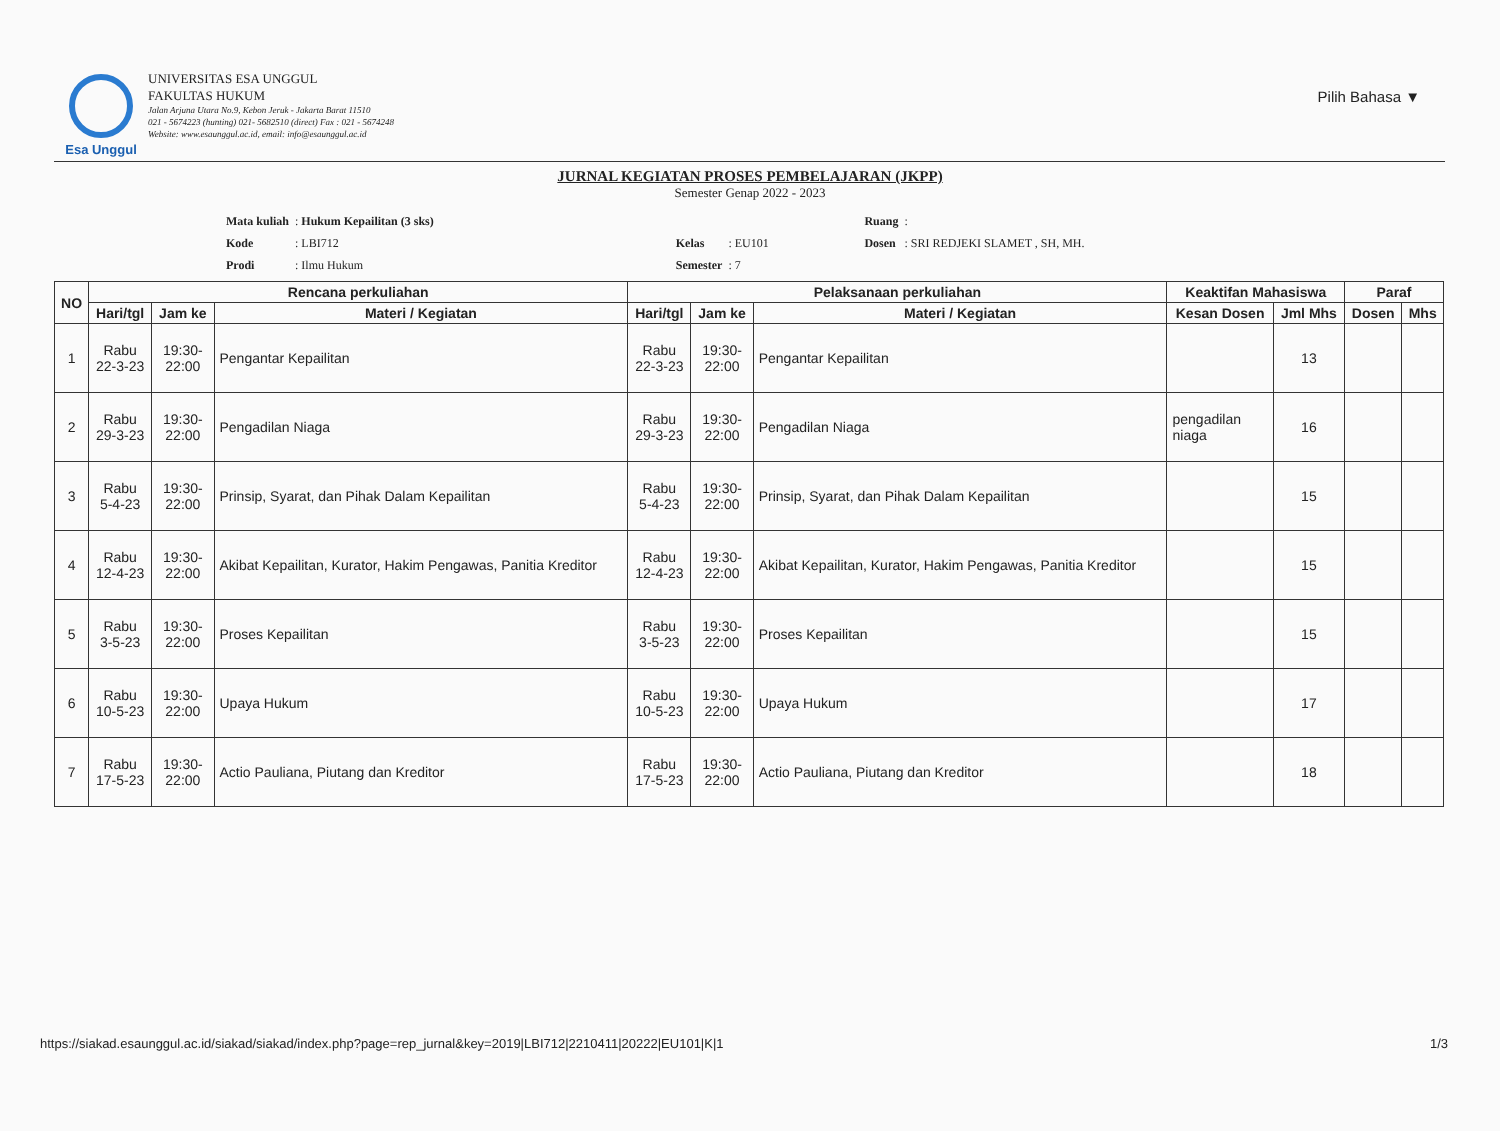Pilih Bahasa ▼
Esa Unggul
UNIVERSITAS ESA UNGGUL
FAKULTAS HUKUM
Jalan Arjuna Utara No.9, Kebon Jeruk - Jakarta Barat 11510
021 - 5674223 (hunting) 021- 5682510 (direct) Fax : 021 - 5674248
Website: www.esaunggul.ac.id, email: info@esaunggul.ac.id
JURNAL KEGIATAN PROSES PEMBELAJARAN (JKPP)
Semester Genap 2022 - 2023
| Mata kuliah | : Hukum Kepailitan (3 sks) | | | | Ruang | : |
| Kode | : LBI712 | | Kelas | : EU101 | Dosen | : SRI REDJEKI SLAMET , SH, MH. |
| Prodi | : Ilmu Hukum | | Semester | : 7 | | |
| NO | Rencana perkuliahan | | | Pelaksanaan perkuliahan | | | Keaktifan Mahasiswa | | Paraf | |
| --- | --- | --- | --- | --- | --- | --- | --- | --- | --- | --- |
| | Hari/tgl | Jam ke | Materi / Kegiatan | Hari/tgl | Jam ke | Materi / Kegiatan | Kesan Dosen | Jml Mhs | Dosen | Mhs |
| 1 | Rabu 22-3-23 | 19:30- 22:00 | Pengantar Kepailitan | Rabu 22-3-23 | 19:30- 22:00 | Pengantar Kepailitan | | 13 | | |
| 2 | Rabu 29-3-23 | 19:30- 22:00 | Pengadilan Niaga | Rabu 29-3-23 | 19:30- 22:00 | Pengadilan Niaga | pengadilan niaga | 16 | | |
| 3 | Rabu 5-4-23 | 19:30- 22:00 | Prinsip, Syarat, dan Pihak Dalam Kepailitan | Rabu 5-4-23 | 19:30- 22:00 | Prinsip, Syarat, dan Pihak Dalam Kepailitan | | 15 | | |
| 4 | Rabu 12-4-23 | 19:30- 22:00 | Akibat Kepailitan, Kurator, Hakim Pengawas, Panitia Kreditor | Rabu 12-4-23 | 19:30- 22:00 | Akibat Kepailitan, Kurator, Hakim Pengawas, Panitia Kreditor | | 15 | | |
| 5 | Rabu 3-5-23 | 19:30- 22:00 | Proses Kepailitan | Rabu 3-5-23 | 19:30- 22:00 | Proses Kepailitan | | 15 | | |
| 6 | Rabu 10-5-23 | 19:30- 22:00 | Upaya Hukum | Rabu 10-5-23 | 19:30- 22:00 | Upaya Hukum | | 17 | | |
| 7 | Rabu 17-5-23 | 19:30- 22:00 | Actio Pauliana, Piutang dan Kreditor | Rabu 17-5-23 | 19:30- 22:00 | Actio Pauliana, Piutang dan Kreditor | | 18 | | |
https://siakad.esaunggul.ac.id/siakad/siakad/index.php?page=rep_jurnal&key=2019|LBI712|2210411|20222|EU101|K|1
1/3